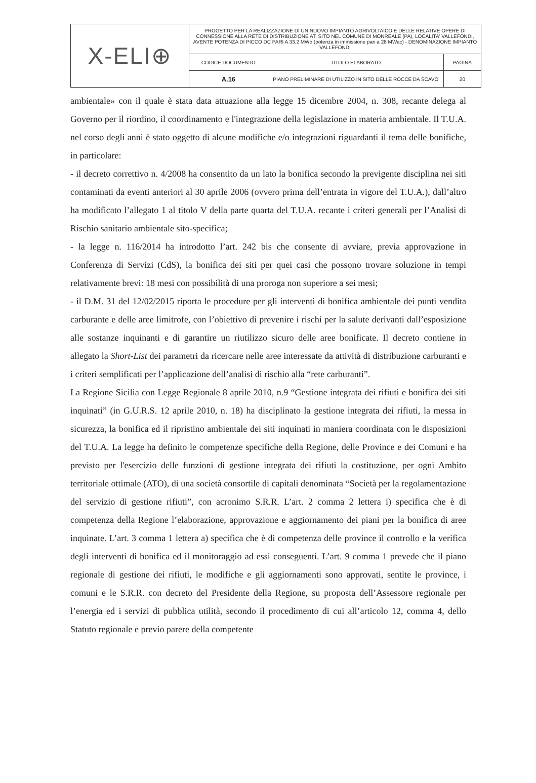| X-ELI⊕ | PROGETTO PER LA REALIZZAZIONE DI UN NUOVO IMPIANTO AGRIVOLTAICO E DELLE RELATIVE OPERE DI CONNESSIONE ALLA RETE DI DISTRIBUZIONE AT, SITO NEL COMUNE DI MONREALE (PA), LOCALITA' VALLEFONDI, AVENTE POTENZA DI PICCO DC PARI A 33,2 MWp (potenza in immissione pari a 28 MWac) - DENOMINAZIONE IMPIANTO "VALLEFONDI" | | |
| | CODICE DOCUMENTO | TITOLO ELABORATO | PAGINA |
| | A.16 | PIANO PRELIMINARE DI UTILIZZO IN SITO DELLE ROCCE DA SCAVO | 20 |
ambientale» con il quale è stata data attuazione alla legge 15 dicembre 2004, n. 308, recante delega al Governo per il riordino, il coordinamento e l'integrazione della legislazione in materia ambientale. Il T.U.A. nel corso degli anni è stato oggetto di alcune modifiche e/o integrazioni riguardanti il tema delle bonifiche, in particolare:
- il decreto correttivo n. 4/2008 ha consentito da un lato la bonifica secondo la previgente disciplina nei siti contaminati da eventi anteriori al 30 aprile 2006 (ovvero prima dell’entrata in vigore del T.U.A.), dall’altro ha modificato l’allegato 1 al titolo V della parte quarta del T.U.A. recante i criteri generali per l’Analisi di Rischio sanitario ambientale sito-specifica;
- la legge n. 116/2014 ha introdotto l’art. 242 bis che consente di avviare, previa approvazione in Conferenza di Servizi (CdS), la bonifica dei siti per quei casi che possono trovare soluzione in tempi relativamente brevi: 18 mesi con possibilità di una proroga non superiore a sei mesi;
- il D.M. 31 del 12/02/2015 riporta le procedure per gli interventi di bonifica ambientale dei punti vendita carburante e delle aree limitrofe, con l’obiettivo di prevenire i rischi per la salute derivanti dall’esposizione alle sostanze inquinanti e di garantire un riutilizzo sicuro delle aree bonificate. Il decreto contiene in allegato la Short-List dei parametri da ricercare nelle aree interessate da attività di distribuzione carburanti e i criteri semplificati per l’applicazione dell’analisi di rischio alla “rete carburanti”.
La Regione Sicilia con Legge Regionale 8 aprile 2010, n.9 “Gestione integrata dei rifiuti e bonifica dei siti inquinati” (in G.U.R.S. 12 aprile 2010, n. 18) ha disciplinato la gestione integrata dei rifiuti, la messa in sicurezza, la bonifica ed il ripristino ambientale dei siti inquinati in maniera coordinata con le disposizioni del T.U.A. La legge ha definito le competenze specifiche della Regione, delle Province e dei Comuni e ha previsto per l'esercizio delle funzioni di gestione integrata dei rifiuti la costituzione, per ogni Ambito territoriale ottimale (ATO), di una società consortile di capitali denominata “Società per la regolamentazione del servizio di gestione rifiuti”, con acronimo S.R.R. L’art. 2 comma 2 lettera i) specifica che è di competenza della Regione l’elaborazione, approvazione e aggiornamento dei piani per la bonifica di aree inquinate. L’art. 3 comma 1 lettera a) specifica che è di competenza delle province il controllo e la verifica degli interventi di bonifica ed il monitoraggio ad essi conseguenti. L’art. 9 comma 1 prevede che il piano regionale di gestione dei rifiuti, le modifiche e gli aggiornamenti sono approvati, sentite le province, i comuni e le S.R.R. con decreto del Presidente della Regione, su proposta dell’Assessore regionale per l’energia ed i servizi di pubblica utilità, secondo il procedimento di cui all’articolo 12, comma 4, dello Statuto regionale e previo parere della competente